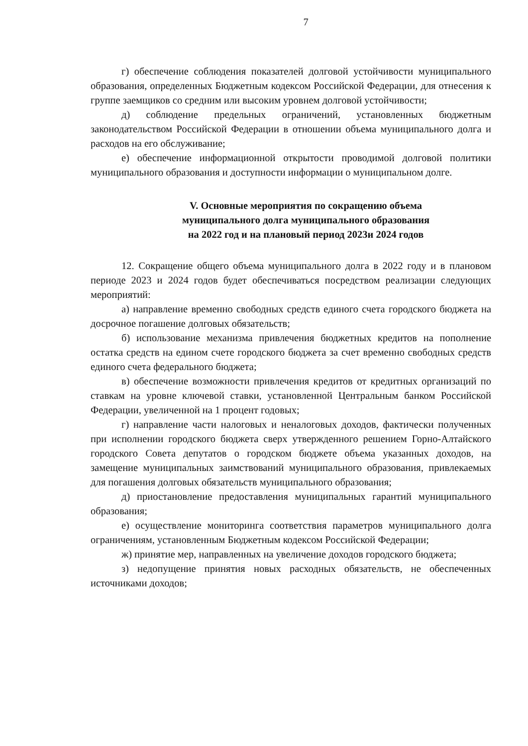7
г) обеспечение соблюдения показателей долговой устойчивости муниципального образования, определенных Бюджетным кодексом Российской Федерации, для отнесения к группе заемщиков со средним или высоким уровнем долговой устойчивости;
д) соблюдение предельных ограничений, установленных бюджетным законодательством Российской Федерации в отношении объема муниципального долга и расходов на его обслуживание;
е) обеспечение информационной открытости проводимой долговой политики муниципального образования и доступности информации о муниципальном долге.
V. Основные мероприятия по сокращению объема
муниципального долга муниципального образования
на 2022 год и на плановый период 2023и 2024 годов
12. Сокращение общего объема муниципального долга в 2022 году и в плановом периоде 2023 и 2024 годов будет обеспечиваться посредством реализации следующих мероприятий:
а) направление временно свободных средств единого счета городского бюджета на досрочное погашение долговых обязательств;
б) использование механизма привлечения бюджетных кредитов на пополнение остатка средств на едином счете городского бюджета за счет временно свободных средств единого счета федерального бюджета;
в) обеспечение возможности привлечения кредитов от кредитных организаций по ставкам на уровне ключевой ставки, установленной Центральным банком Российской Федерации, увеличенной на 1 процент годовых;
г) направление части налоговых и неналоговых доходов, фактически полученных при исполнении городского бюджета сверх утвержденного решением Горно-Алтайского городского Совета депутатов о городском бюджете объема указанных доходов, на замещение муниципальных заимствований муниципального образования, привлекаемых для погашения долговых обязательств муниципального образования;
д) приостановление предоставления муниципальных гарантий муниципального образования;
е) осуществление мониторинга соответствия параметров муниципального долга ограничениям, установленным Бюджетным кодексом Российской Федерации;
ж) принятие мер, направленных на увеличение доходов городского бюджета;
з) недопущение принятия новых расходных обязательств, не обеспеченных источниками доходов;